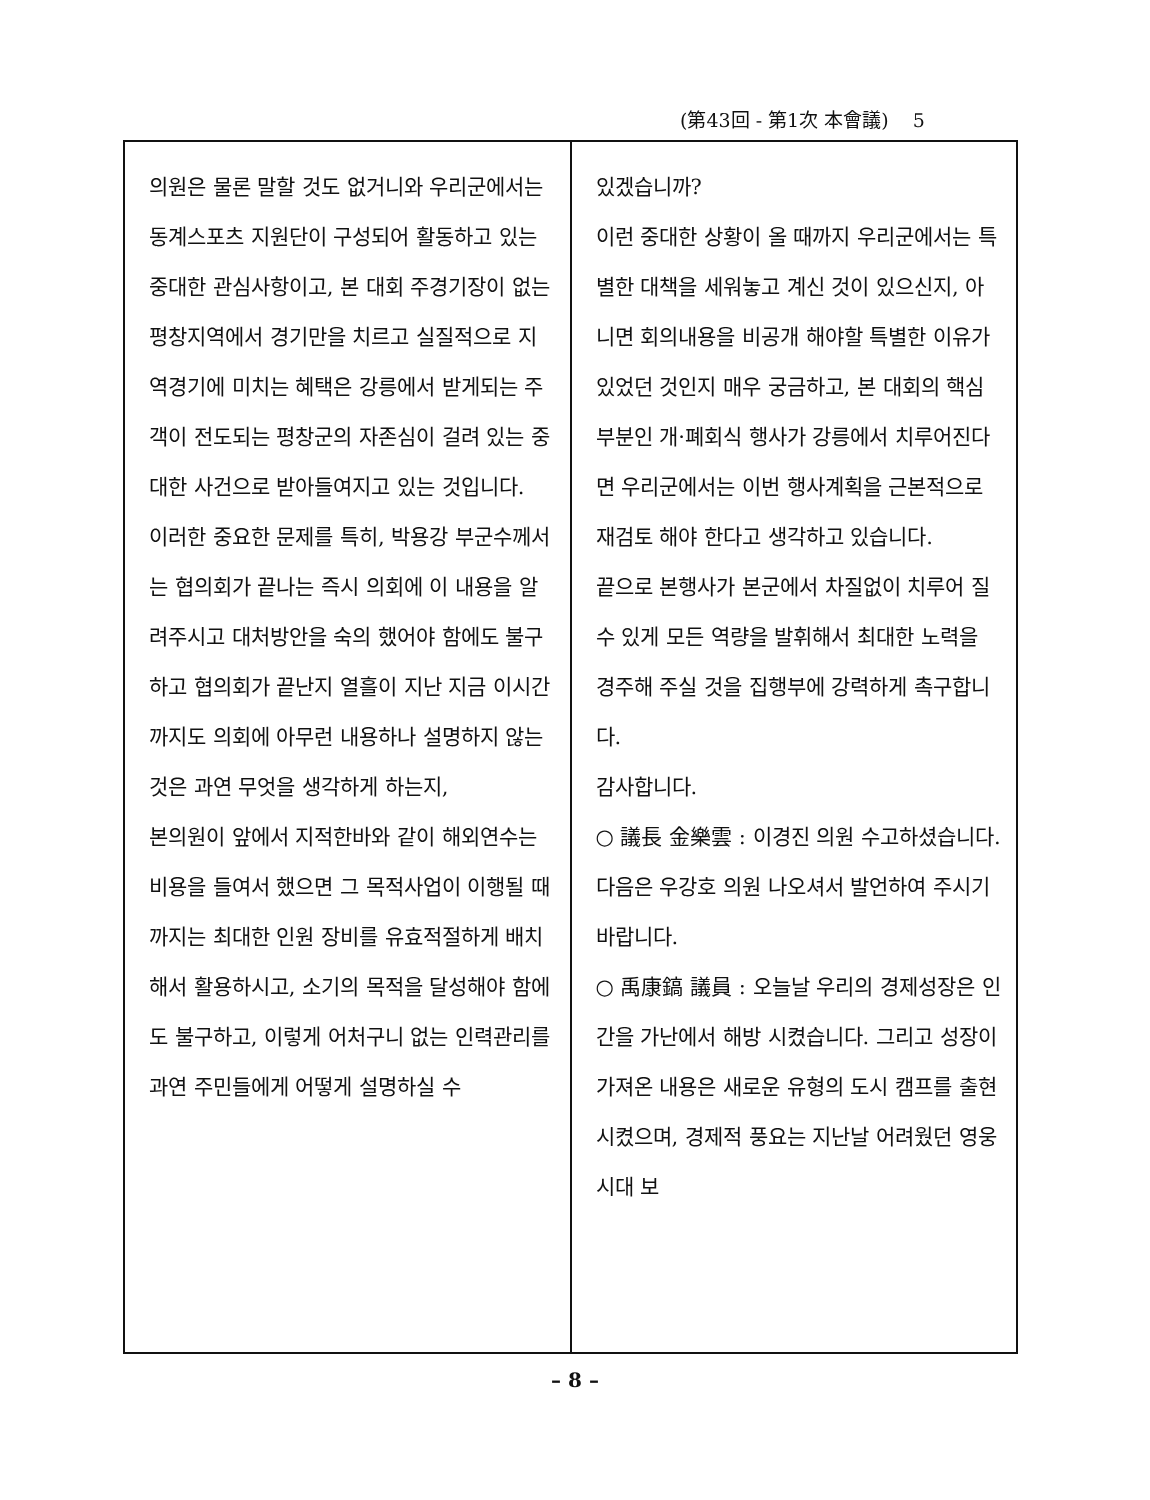(第43回 - 第1次 本會議) 5
의원은 물론 말할 것도 없거니와 우리군에서는 동계스포츠 지원단이 구성되어 활동하고 있는 중대한 관심사항이고, 본 대회 주경기장이 없는 평창지역에서 경기만을 치르고 실질적으로 지역경기에 미치는 혜택은 강릉에서 받게되는 주객이 전도되는 평창군의 자존심이 걸려 있는 중대한 사건으로 받아들여지고 있는 것입니다.
이러한 중요한 문제를 특히, 박용강 부군수께서는 협의회가 끝나는 즉시 의회에 이 내용을 알려주시고 대처방안을 숙의 했어야 함에도 불구하고 협의회가 끝난지 열흘이 지난 지금 이시간까지도 의회에 아무런 내용하나 설명하지 않는 것은 과연 무엇을 생각하게 하는지,
본의원이 앞에서 지적한바와 같이 해외연수는 비용을 들여서 했으면 그 목적사업이 이행될 때 까지는 최대한 인원 장비를 유효적절하게 배치해서 활용하시고, 소기의 목적을 달성해야 함에도 불구하고, 이렇게 어처구니 없는 인력관리를 과연 주민들에게 어떻게 설명하실 수
있겠습니까?
이런 중대한 상황이 올 때까지 우리군에서는 특별한 대책을 세워놓고 계신 것이 있으신지, 아니면 회의내용을 비공개 해야할 특별한 이유가 있었던 것인지 매우 궁금하고, 본 대회의 핵심부분인 개·폐회식 행사가 강릉에서 치루어진다면 우리군에서는 이번 행사계획을 근본적으로 재검토 해야 한다고 생각하고 있습니다.
끝으로 본행사가 본군에서 차질없이 치루어 질 수 있게 모든 역량을 발휘해서 최대한 노력을 경주해 주실 것을 집행부에 강력하게 촉구합니다.
감사합니다.
○ 議長 金樂雲 : 이경진 의원 수고하셨습니다.
다음은 우강호 의원 나오셔서 발언하여 주시기 바랍니다.
○ 禹康鎬 議員 : 오늘날 우리의 경제성장은 인간을 가난에서 해방 시켰습니다. 그리고 성장이 가져온 내용은 새로운 유형의 도시 캠프를 출현 시켰으며, 경제적 풍요는 지난날 어려웠던 영웅시대 보
– 8 –